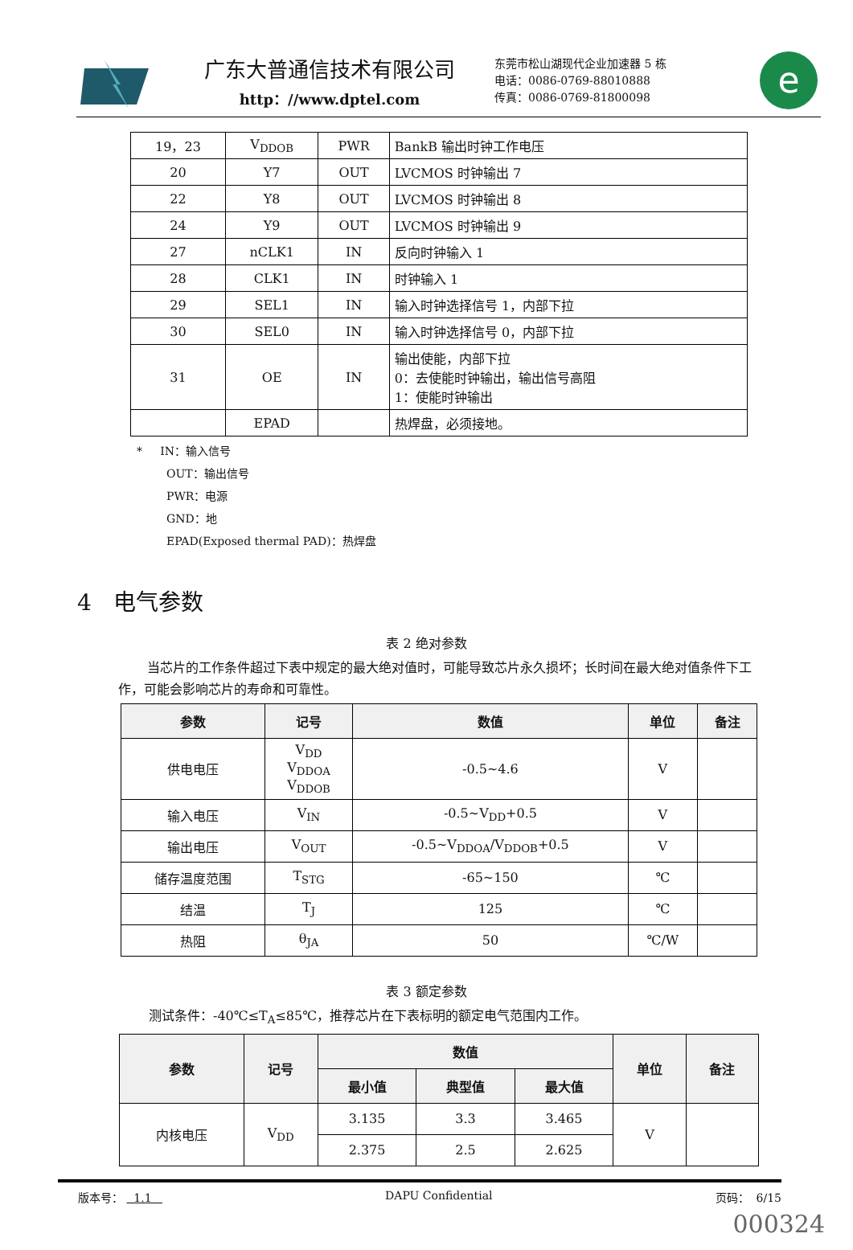广东大普通信技术有限公司
http：//www.dptel.com
东莞市松山湖现代企业加速器 5 栋
电话：0086-0769-88010888
传真：0086-0769-81800098
e
| 19，23 | V<sub>DDOB</sub> | PWR | BankB 输出时钟工作电压 |
| 20 | Y7 | OUT | LVCMOS 时钟输出 7 |
| 22 | Y8 | OUT | LVCMOS 时钟输出 8 |
| 24 | Y9 | OUT | LVCMOS 时钟输出 9 |
| 27 | nCLK1 | IN | 反向时钟输入 1 |
| 28 | CLK1 | IN | 时钟输入 1 |
| 29 | SEL1 | IN | 输入时钟选择信号 1，内部下拉 |
| 30 | SEL0 | IN | 输入时钟选择信号 0，内部下拉 |
| 31 | OE | IN | 输出使能，内部下拉 0：去使能时钟输出，输出信号高阻 1：使能时钟输出 |
| | EPAD | | 热焊盘，必须接地。 |
* IN：输入信号
OUT：输出信号
PWR：电源
GND：地
EPAD(Exposed thermal PAD)：热焊盘
4 电气参数
表 2 绝对参数
当芯片的工作条件超过下表中规定的最大绝对值时，可能导致芯片永久损坏；长时间在最大绝对值条件下工作，可能会影响芯片的寿命和可靠性。
| 参数 | 记号 | 数值 | 单位 | 备注 |
| --- | --- | --- | --- | --- |
| 供电电压 | V<sub>DD</sub> V<sub>DDOA</sub> V<sub>DDOB</sub> | -0.5~4.6 | V | |
| 输入电压 | V<sub>IN</sub> | -0.5~V<sub>DD</sub>+0.5 | V | |
| 输出电压 | V<sub>OUT</sub> | -0.5~V<sub>DDOA</sub>/V<sub>DDOB</sub>+0.5 | V | |
| 储存温度范围 | T<sub>STG</sub> | -65~150 | ℃ | |
| 结温 | T<sub>J</sub> | 125 | ℃ | |
| 热阻 | θ<sub>JA</sub> | 50 | ℃/W | |
表 3 额定参数
测试条件：-40℃≤T<sub>A</sub>≤85℃，推荐芯片在下表标明的额定电气范围内工作。
| 参数 | 记号 | 数值 | | | 单位 | 备注 |
| --- | --- | --- | --- | --- | --- | --- |
| | | 最小值 | 典型值 | 最大值 | | |
| 内核电压 | V<sub>DD</sub> | 3.135 | 3.3 | 3.465 | V | |
| | | 2.375 | 2.5 | 2.625 | | |
版本号： 1.1 DAPU Confidential 页码： 6/15
000324